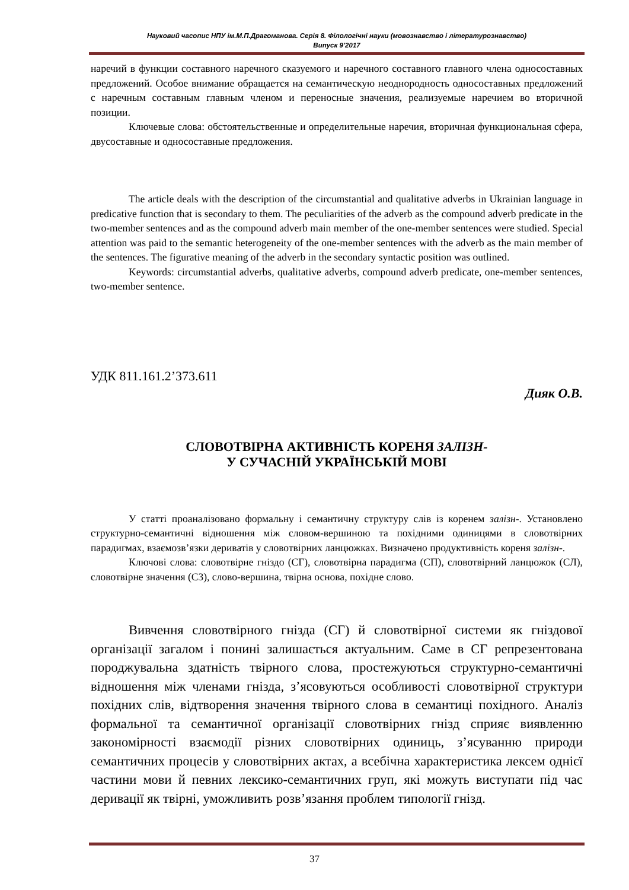Науковий часопис НПУ ім.М.П.Драгоманова. Серія 8. Філологічні науки (мовознавство і літературознавство)
Випуск 9’2017
наречий в функции составного наречного сказуемого и наречного составного главного члена односоставных предложений. Особое внимание обращается на семантическую неоднородность односоставных предложений с наречным составным главным членом и переносные значения, реализуемые наречием во вторичной позиции.
Ключевые слова: обстоятельственные и определительные наречия, вторичная функциональная сфера, двусоставные и односоставные предложения.
The article deals with the description of the circumstantial and qualitative adverbs in Ukrainian language in predicative function that is secondary to them. The peculiarities of the adverb as the compound adverb predicate in the two-member sentences and as the compound adverb main member of the one-member sentences were studied. Special attention was paid to the semantic heterogeneity of the one-member sentences with the adverb as the main member of the sentences. The figurative meaning of the adverb in the secondary syntactic position was outlined.
Keywords: circumstantial adverbs, qualitative adverbs, compound adverb predicate, one-member sentences, two-member sentence.
УДК 811.161.2’373.611
Дияк О.В.
СЛОВОТВІРНА АКТИВНІСТЬ КОРЕНЯ ЗАЛІЗН-
У СУЧАСНІЙ УКРАЇНСЬКІЙ МОВІ
У статті проаналізовано формальну і семантичну структуру слів із коренем залізн-. Установлено структурно-семантичні відношення між словом-вершиною та похідними одиницями в словотвірних парадигмах, взаємозв’язки дериватів у словотвірних ланцюжках. Визначено продуктивність кореня залізн-.
Ключові слова: словотвірне гніздо (СГ), словотвірна парадигма (СП), словотвірний ланцюжок (СЛ), словотвірне значення (СЗ), слово-вершина, твірна основа, похідне слово.
Вивчення словотвірного гнізда (СГ) й словотвірної системи як гніздової організації загалом і понині залишається актуальним. Саме в СГ репрезентована породжувальна здатність твірного слова, простежуються структурно-семантичні відношення між членами гнізда, з’ясовуються особливості словотвірної структури похідних слів, відтворення значення твірного слова в семантиці похідного. Аналіз формальної та семантичної організації словотвірних гнізд сприяє виявленню закономірності взаємодії різних словотвірних одиниць, з’ясуванню природи семантичних процесів у словотвірних актах, а всебічна характеристика лексем однієї частини мови й певних лексико-семантичних груп, які можуть виступати під час деривації як твірні, уможливить розв’язання проблем типології гнізд.
37